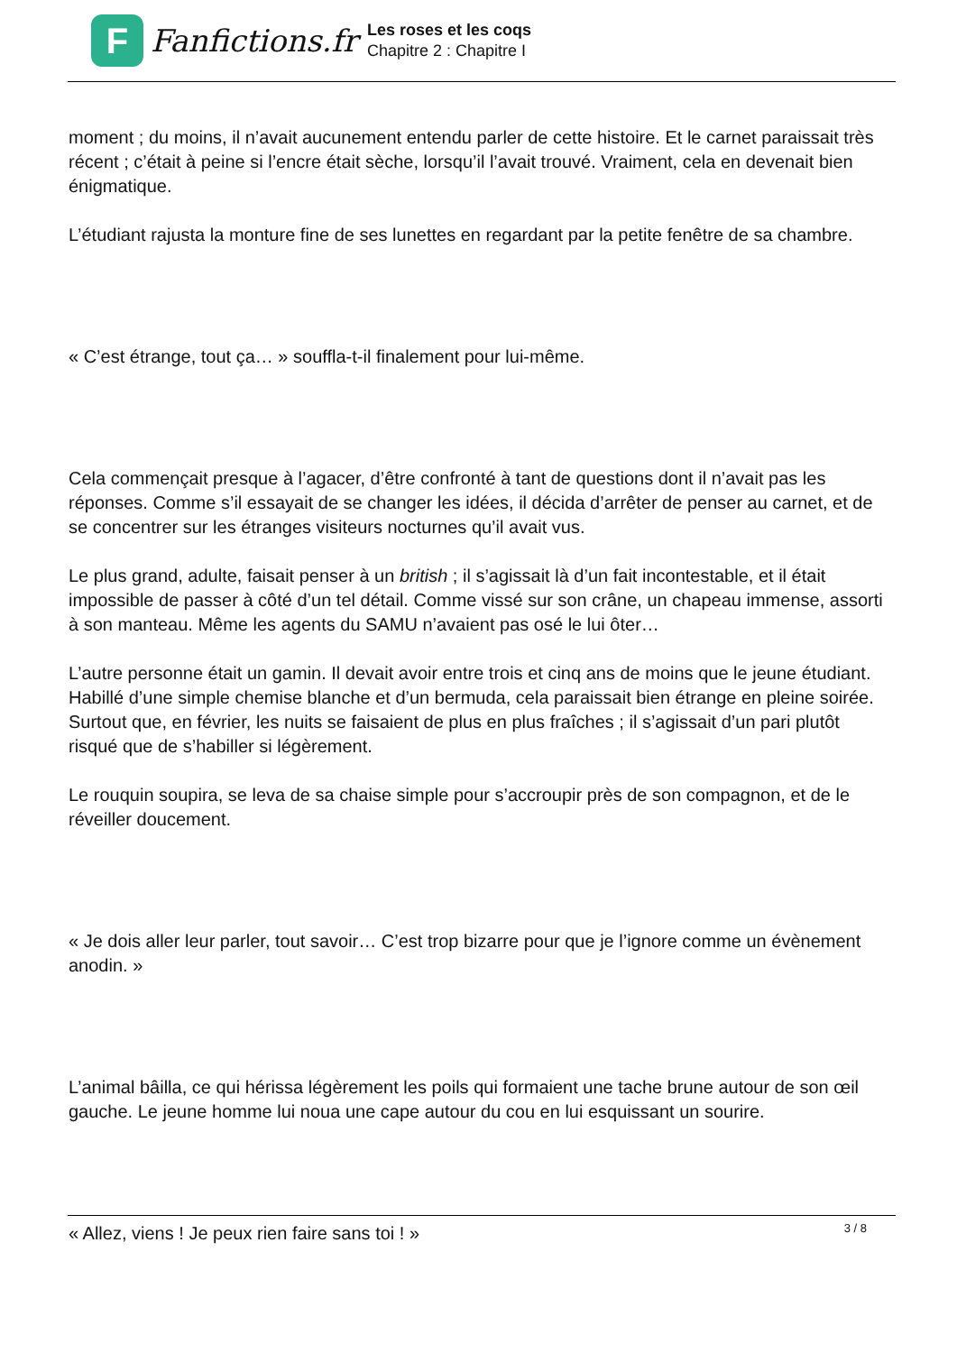F
Fanfictions.fr
Les roses et les coqs
Chapitre 2 : Chapitre I
moment ; du moins, il n’avait aucunement entendu parler de cette histoire. Et le carnet paraissait très récent ; c’était à peine si l’encre était sèche, lorsqu’il l’avait trouvé. Vraiment, cela en devenait bien énigmatique.
L’étudiant rajusta la monture fine de ses lunettes en regardant par la petite fenêtre de sa chambre.
« C’est étrange, tout ça… » souffla-t-il finalement pour lui-même.
Cela commençait presque à l’agacer, d’être confronté à tant de questions dont il n’avait pas les réponses. Comme s’il essayait de se changer les idées, il décida d’arrêter de penser au carnet, et de se concentrer sur les étranges visiteurs nocturnes qu’il avait vus.
Le plus grand, adulte, faisait penser à un british ; il s’agissait là d’un fait incontestable, et il était impossible de passer à côté d’un tel détail. Comme vissé sur son crâne, un chapeau immense, assorti à son manteau. Même les agents du SAMU n’avaient pas osé le lui ôter…
L’autre personne était un gamin. Il devait avoir entre trois et cinq ans de moins que le jeune étudiant. Habillé d’une simple chemise blanche et d’un bermuda, cela paraissait bien étrange en pleine soirée. Surtout que, en février, les nuits se faisaient de plus en plus fraîches ; il s’agissait d’un pari plutôt risqué que de s’habiller si légèrement.
Le rouquin soupira, se leva de sa chaise simple pour s’accroupir près de son compagnon, et de le réveiller doucement.
« Je dois aller leur parler, tout savoir… C’est trop bizarre pour que je l’ignore comme un évènement anodin. »
L’animal bâilla, ce qui hérissa légèrement les poils qui formaient une tache brune autour de son œil gauche. Le jeune homme lui noua une cape autour du cou en lui esquissant un sourire.
« Allez, viens ! Je peux rien faire sans toi ! »
3 / 8